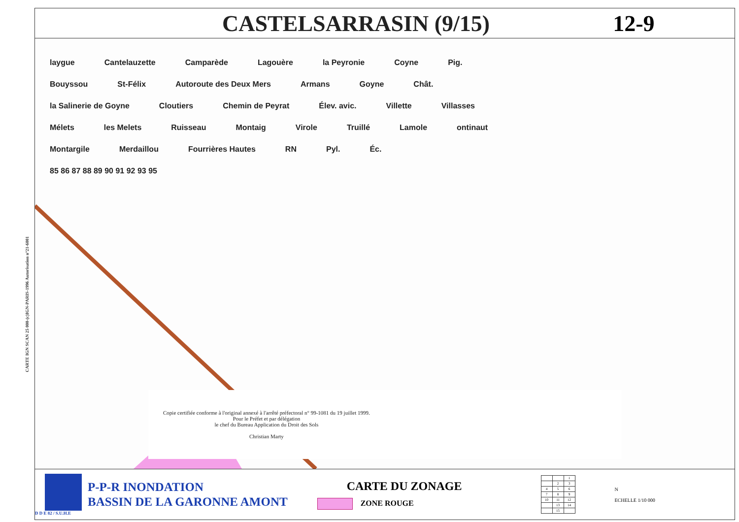CARTE IGN SCAN 25 000-(c)IGN-PARIS-1996 Autorisation n°21-6001
CASTELSARRASIN (9/15) 12-9
laygue Cantelauzette Camparède Lagouère la Peyronie Coyne Pig. Bouyssou St-Félix Autoroute des Deux Mers Armans Goyne Chât. la Salinerie de Goyne Cloutiers Chemin de Peyrat Élev. avic. Villette Villasses Mélets les Melets Ruisseau Montaig Virole Truillé Lamole ontinaut Montargile Merdaillou Fourrières Hautes RN Pyl. Éc. 85 86 87 88 89 90 91 92 93 95
Copie certifiée conforme à l'original annexé à l'arrêté préfectoral n° 99-1081 du 19 juillet 1999.
Pour le Préfet et par délégation
le chef du Bureau Application du Droit des Sols
Christian Marty
D D E 82 / S.U.H.E
P-P-R INONDATION
BASSIN DE LA GARONNE AMONT
CARTE DU ZONAGE
ZONE ROUGE
| | | 1 |
| | 2 | 3 |
| 4 | 5 | 6 |
| 7 | 8 | 9 |
| 10 | 11 | 12 |
| | 13 | 14 |
| | 15 | |
N
ECHELLE 1/10 000